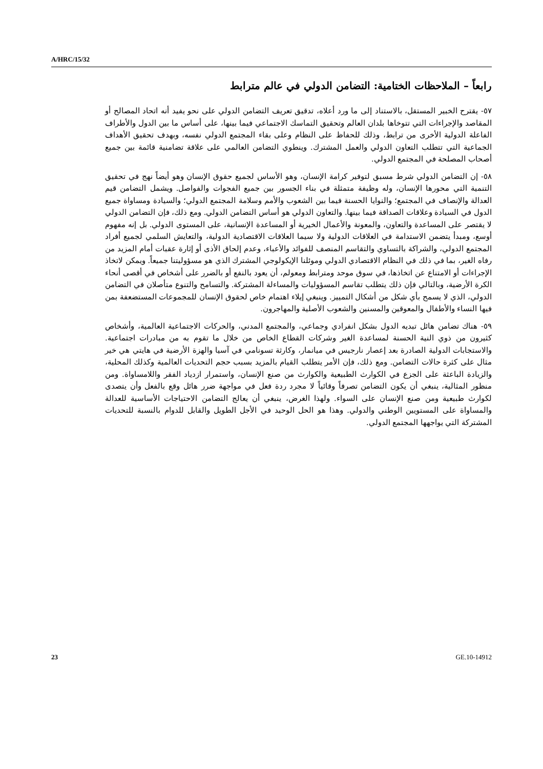A/HRC/15/32
رابعاً – الملاحظات الختامية: التضامن الدولي في عالم مترابط
٥٧- يقترح الخبير المستقل، بالاستناد إلى ما ورد أعلاه، تدقيق تعريف التضامن الدولي على نحو يفيد أنه اتحاد المصالح أو المقاصد والإجراءات التي تتوخاها بلدان العالم وتحقيق التماسك الاجتماعي فيما بينها، على أساس ما بين الدول والأطراف الفاعلة الدولية الأخرى من ترابط، وذلك للحفاظ على النظام وعلى بقاء المجتمع الدولي نفسه، وبهدف تحقيق الأهداف الجماعية التي تتطلب التعاون الدولي والعمل المشترك. وينطوي التضامن العالمي على علاقة تضامنية قائمة بين جميع أصحاب المصلحة في المجتمع الدولي.
٥٨- إن التضامن الدولي شرط مسبق لتوفير كرامة الإنسان، وهو الأساس لجميع حقوق الإنسان وهو أيضاً نهج في تحقيق التنمية التي محورها الإنسان، وله وظيفة متمثلة في بناء الجسور بين جميع الفجوات والفواصل. ويشمل التضامن قيم العدالة والإنصاف في المجتمع؛ والنوايا الحسنة فيما بين الشعوب والأمم وسلامة المجتمع الدولي؛ والسيادة ومساواة جميع الدول في السيادة وعلاقات الصداقة فيما بينها. والتعاون الدولي هو أساس التضامن الدولي. ومع ذلك، فإن التضامن الدولي لا يقتصر على المساعدة والتعاون، والمعونة والأعمال الخيرية أو المساعدة الإنسانية، على المستوى الدولي. بل إنه مفهوم أوسع، ومبدأ يتضمن الاستدامة في العلاقات الدولية ولا سيما العلاقات الاقتصادية الدولية، والتعايش السلمي لجميع أفراد المجتمع الدولي، والشراكة بالتساوي والتقاسم المنصف للفوائد والأعباء، وعدم إلحاق الأذى أو إثارة عقبات أمام المزيد من رفاه الغير، بما في ذلك في النظام الاقتصادي الدولي وموئلنا الإيكولوجي المشترك الذي هو مسؤوليتنا جميعاً. ويمكن لاتخاذ الإجراءات أو الامتناع عن اتخاذها، في سوق موحد ومترابط ومعولم، أن يعود بالنفع أو بالضرر على أشخاص في أقصى أنحاء الكرة الأرضية، وبالتالي فإن ذلك يتطلب تقاسم المسؤوليات والمساءلة المشتركة. والتسامح والتنوع متأصلان في التضامن الدولي، الذي لا يسمح بأي شكل من أشكال التمييز. وينبغي إيلاء اهتمام خاص لحقوق الإنسان للمجموعات المستضعفة بمن فيها النساء والأطفال والمعوقين والمسنين والشعوب الأصلية والمهاجرون.
٥٩- هناك تضامن هائل تبديه الدول بشكل انفرادي وجماعي، والمجتمع المدني، والحركات الاجتماعية العالمية، وأشخاص كثيرون من ذوي النية الحسنة لمساعدة الغير وشركات القطاع الخاص من خلال ما تقوم به من مبادرات اجتماعية. والاستجابات الدولية الصادرة بعد إعصار نارجيس في ميانمار، وكارثة تسونامي في آسيا والهزة الأرضية في هايتي هي خير مثال على كثرة حالات التضامن. ومع ذلك، فإن الأمر يتطلب القيام بالمزيد بسبب حجم التحديات العالمية وكذلك المحلية، والزيادة الباعثة على الجزع في الكوارث الطبيعية والكوارث من صنع الإنسان، واستمرار ازدياد الفقر واللامساواة. ومن منظور المثالية، ينبغي أن يكون التضامن تصرفاً وقائياً لا مجرد ردة فعل في مواجهة ضرر هائل وقع بالفعل وأن يتصدى لكوارث طبيعية ومن صنع الإنسان على السواء. ولهذا الغرض، ينبغي أن يعالج التضامن الاحتياجات الأساسية للعدالة والمساواة على المستويين الوطني والدولي. وهذا هو الحل الوحيد في الأجل الطويل والقابل للدوام بالنسبة للتحديات المشتركة التي يواجهها المجتمع الدولي.
23 GE.10-14912